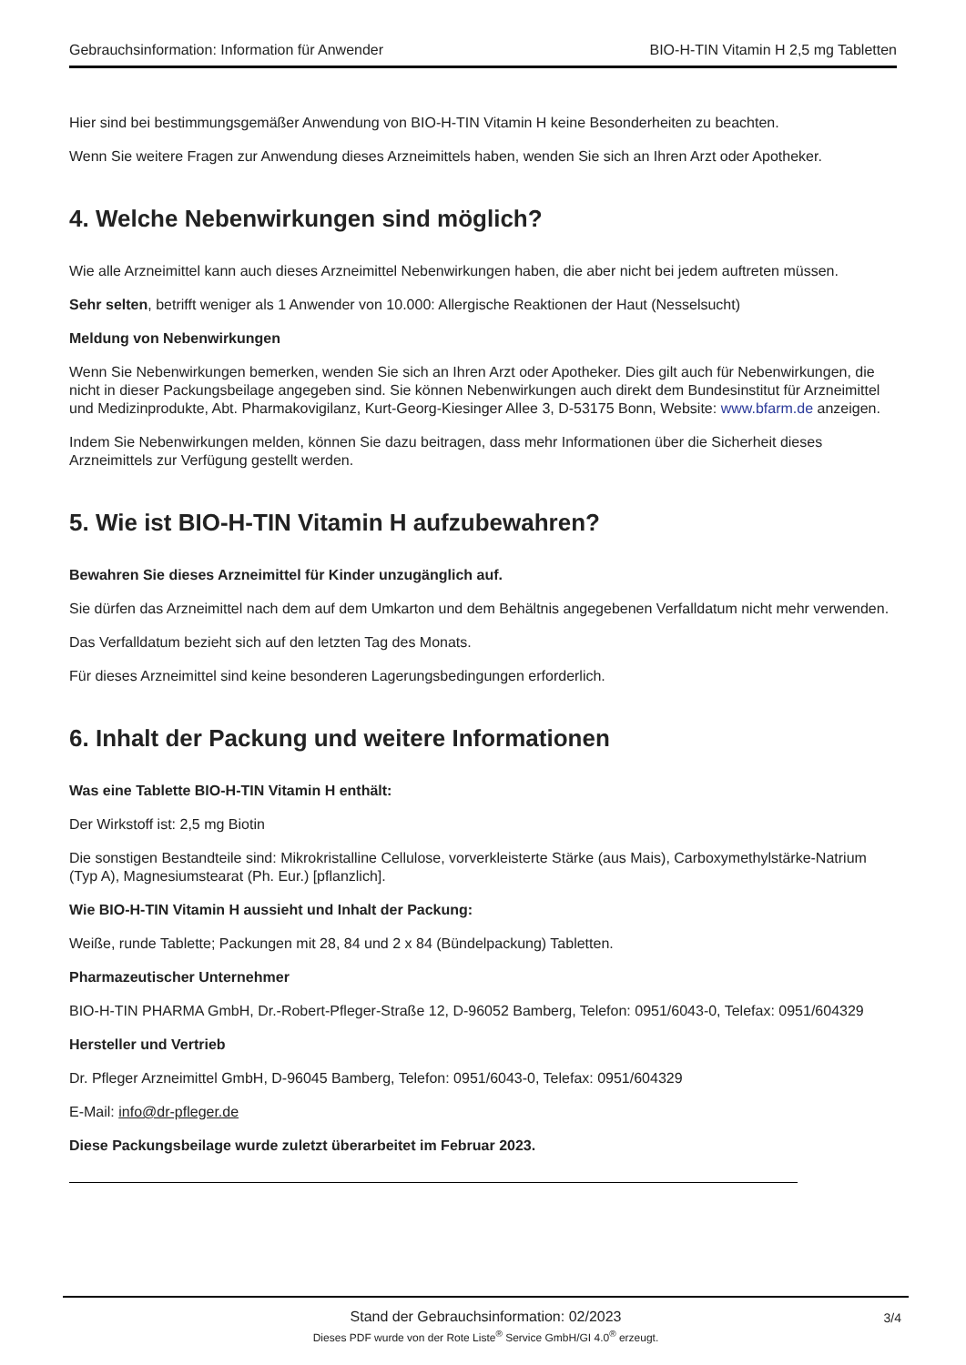Gebrauchsinformation: Information für Anwender BIO-H-TIN Vitamin H 2,5 mg Tabletten
Hier sind bei bestimmungsgemäßer Anwendung von BIO-H-TIN Vitamin H keine Besonderheiten zu beachten.
Wenn Sie weitere Fragen zur Anwendung dieses Arzneimittels haben, wenden Sie sich an Ihren Arzt oder Apotheker.
4. Welche Nebenwirkungen sind möglich?
Wie alle Arzneimittel kann auch dieses Arzneimittel Nebenwirkungen haben, die aber nicht bei jedem auftreten müssen.
Sehr selten, betrifft weniger als 1 Anwender von 10.000: Allergische Reaktionen der Haut (Nesselsucht)
Meldung von Nebenwirkungen
Wenn Sie Nebenwirkungen bemerken, wenden Sie sich an Ihren Arzt oder Apotheker. Dies gilt auch für Nebenwirkungen, die nicht in dieser Packungsbeilage angegeben sind. Sie können Nebenwirkungen auch direkt dem Bundesinstitut für Arzneimittel und Medizinprodukte, Abt. Pharmakovigilanz, Kurt-Georg-Kiesinger Allee 3, D-53175 Bonn, Website: www.bfarm.de anzeigen.
Indem Sie Nebenwirkungen melden, können Sie dazu beitragen, dass mehr Informationen über die Sicherheit dieses Arzneimittels zur Verfügung gestellt werden.
5. Wie ist BIO-H-TIN Vitamin H aufzubewahren?
Bewahren Sie dieses Arzneimittel für Kinder unzugänglich auf.
Sie dürfen das Arzneimittel nach dem auf dem Umkarton und dem Behältnis angegebenen Verfalldatum nicht mehr verwenden.
Das Verfalldatum bezieht sich auf den letzten Tag des Monats.
Für dieses Arzneimittel sind keine besonderen Lagerungsbedingungen erforderlich.
6. Inhalt der Packung und weitere Informationen
Was eine Tablette BIO-H-TIN Vitamin H enthält:
Der Wirkstoff ist: 2,5 mg Biotin
Die sonstigen Bestandteile sind: Mikrokristalline Cellulose, vorverkleisterte Stärke (aus Mais), Carboxymethylstärke-Natrium (Typ A), Magnesiumstearat (Ph. Eur.) [pflanzlich].
Wie BIO-H-TIN Vitamin H aussieht und Inhalt der Packung:
Weiße, runde Tablette; Packungen mit 28, 84 und 2 x 84 (Bündelpackung) Tabletten.
Pharmazeutischer Unternehmer
BIO-H-TIN PHARMA GmbH, Dr.-Robert-Pfleger-Straße 12, D-96052 Bamberg, Telefon: 0951/6043-0, Telefax: 0951/604329
Hersteller und Vertrieb
Dr. Pfleger Arzneimittel GmbH, D-96045 Bamberg, Telefon: 0951/6043-0, Telefax: 0951/604329
E-Mail: info@dr-pfleger.de
Diese Packungsbeilage wurde zuletzt überarbeitet im Februar 2023.
Stand der Gebrauchsinformation: 02/2023 3/4 Dieses PDF wurde von der Rote Liste<sup>®</sup> Service GmbH/GI 4.0<sup>®</sup> erzeugt.